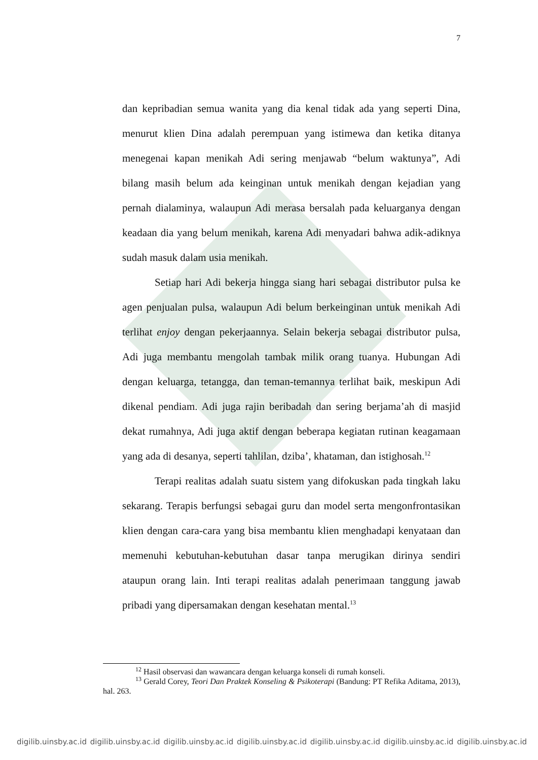7
dan kepribadian semua wanita yang dia kenal tidak ada yang seperti Dina, menurut klien Dina adalah perempuan yang istimewa dan ketika ditanya menegenai kapan menikah Adi sering menjawab “belum waktunya”, Adi bilang masih belum ada keinginan untuk menikah dengan kejadian yang pernah dialaminya, walaupun Adi merasa bersalah pada keluarganya dengan keadaan dia yang belum menikah, karena Adi menyadari bahwa adik-adiknya sudah masuk dalam usia menikah.
Setiap hari Adi bekerja hingga siang hari sebagai distributor pulsa ke agen penjualan pulsa, walaupun Adi belum berkeinginan untuk menikah Adi terlihat enjoy dengan pekerjaannya. Selain bekerja sebagai distributor pulsa, Adi juga membantu mengolah tambak milik orang tuanya. Hubungan Adi dengan keluarga, tetangga, dan teman-temannya terlihat baik, meskipun Adi dikenal pendiam. Adi juga rajin beribadah dan sering berjama’ah di masjid dekat rumahnya, Adi juga aktif dengan beberapa kegiatan rutinan keagamaan yang ada di desanya, seperti tahlilan, dziba’, khataman, dan istighosah.<sup>12</sup>
Terapi realitas adalah suatu sistem yang difokuskan pada tingkah laku sekarang. Terapis berfungsi sebagai guru dan model serta mengonfrontasikan klien dengan cara-cara yang bisa membantu klien menghadapi kenyataan dan memenuhi kebutuhan-kebutuhan dasar tanpa merugikan dirinya sendiri ataupun orang lain. Inti terapi realitas adalah penerimaan tanggung jawab pribadi yang dipersamakan dengan kesehatan mental.<sup>13</sup>
<sup>12</sup> Hasil observasi dan wawancara dengan keluarga konseli di rumah konseli.
<sup>13</sup> Gerald Corey, Teori Dan Praktek Konseling & Psikoterapi (Bandung: PT Refika Aditama, 2013), hal. 263.
digilib.uinsby.ac.id digilib.uinsby.ac.id digilib.uinsby.ac.id digilib.uinsby.ac.id digilib.uinsby.ac.id digilib.uinsby.ac.id digilib.uinsby.ac.id